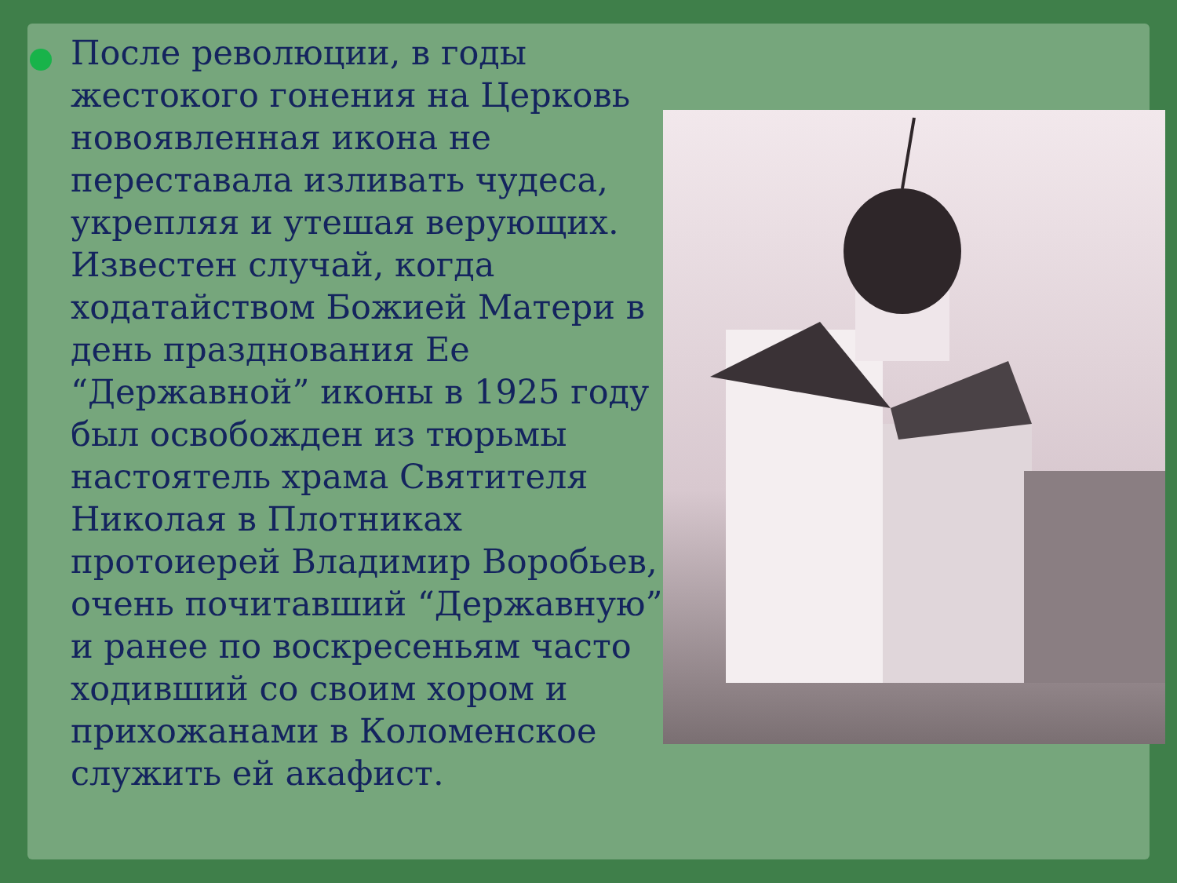После революции, в годы жестокого гонения на Церковь новоявленная икона не переставала изливать чудеса, укрепляя и утешая верующих. Известен случай, когда ходатайством Божией Матери в день празднования Ее “Державной” иконы в 1925 году был освобожден из тюрьмы настоятель храма Святителя Николая в Плотниках протоиерей Владимир Воробьев, очень почитавший “Державную” и ранее по воскресеньям часто ходивший со своим хором и прихожанами в Коломенское служить ей акафист.